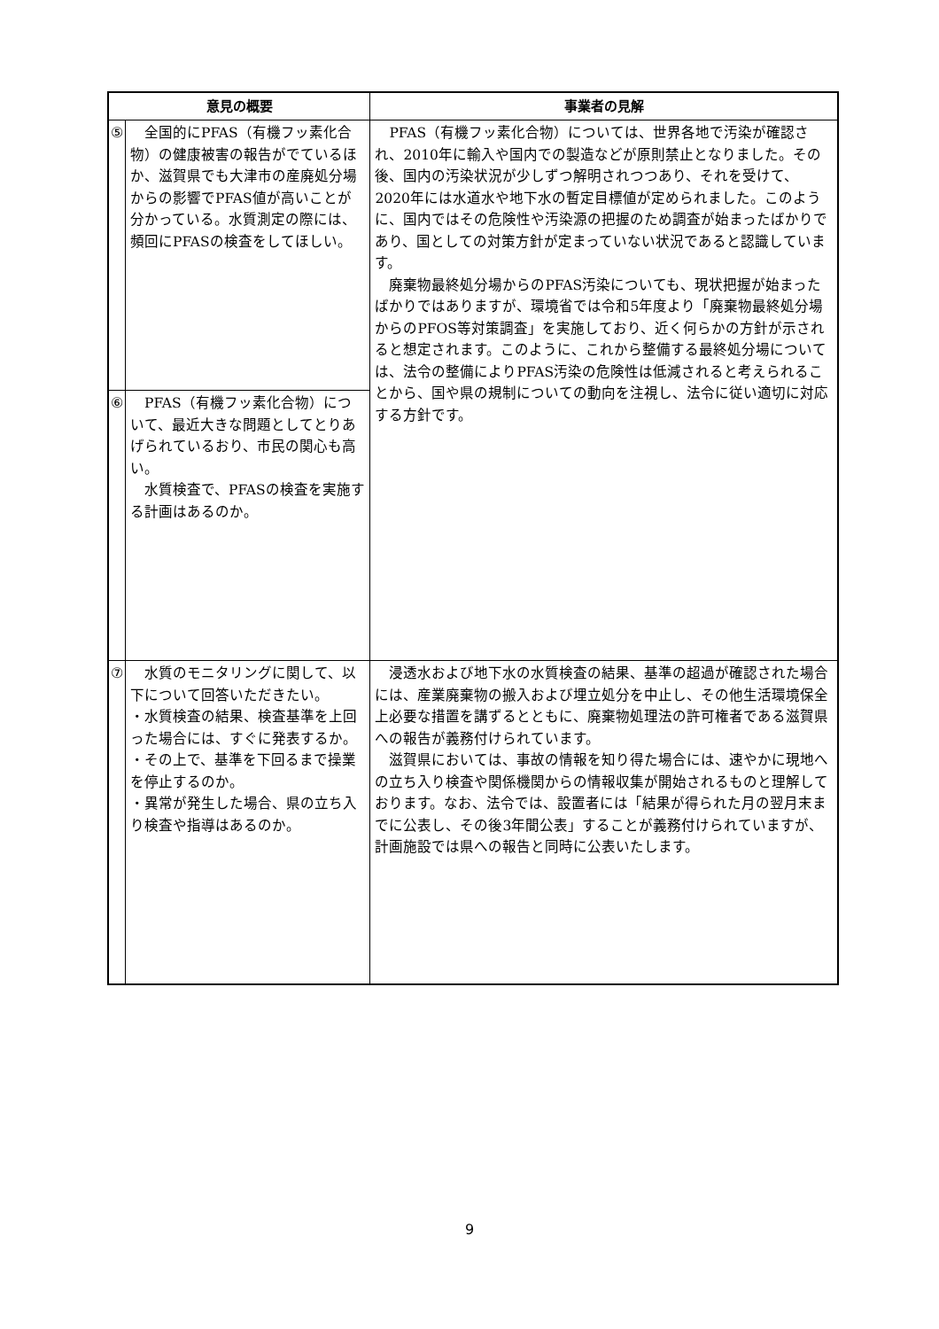| 意見の概要 | | 事業者の見解 |
| --- | --- | --- |
| ⑤ | 全国的にPFAS（有機フッ素化合物）の健康被害の報告がでているほか、滋賀県でも大津市の産廃処分場からの影響でPFAS値が高いことが分かっている。水質測定の際には、頻回にPFASの検査をしてほしい。 | PFAS（有機フッ素化合物）については、世界各地で汚染が確認され、2010年に輸入や国内での製造などが原則禁止となりました。その後、国内の汚染状況が少しずつ解明されつつあり、それを受けて、2020年には水道水や地下水の暫定目標値が定められました。このように、国内ではその危険性や汚染源の把握のため調査が始まったばかりであり、国としての対策方針が定まっていない状況であると認識しています。 廃棄物最終処分場からのPFAS汚染についても、現状把握が始まったばかりではありますが、環境省では令和5年度より「廃棄物最終処分場からのPFOS等対策調査」を実施しており、近く何らかの方針が示されると想定されます。このように、これから整備する最終処分場については、法令の整備によりPFAS汚染の危険性は低減されると考えられることから、国や県の規制についての動向を注視し、法令に従い適切に対応する方針です。 |
| ⑥ | PFAS（有機フッ素化合物）について、最近大きな問題としてとりあげられているおり、市民の関心も高い。 水質検査で、PFASの検査を実施する計画はあるのか。 | |
| ⑦ | 水質のモニタリングに関して、以下について回答いただきたい。 ・水質検査の結果、検査基準を上回った場合には、すぐに発表するか。 ・その上で、基準を下回るまで操業を停止するのか。 ・異常が発生した場合、県の立ち入り検査や指導はあるのか。 | 浸透水および地下水の水質検査の結果、基準の超過が確認された場合には、産業廃棄物の搬入および埋立処分を中止し、その他生活環境保全上必要な措置を講ずるとともに、廃棄物処理法の許可権者である滋賀県への報告が義務付けられています。 滋賀県においては、事故の情報を知り得た場合には、速やかに現地への立ち入り検査や関係機関からの情報収集が開始されるものと理解しております。なお、法令では、設置者には「結果が得られた月の翌月末までに公表し、その後3年間公表」することが義務付けられていますが、計画施設では県への報告と同時に公表いたします。 |
9